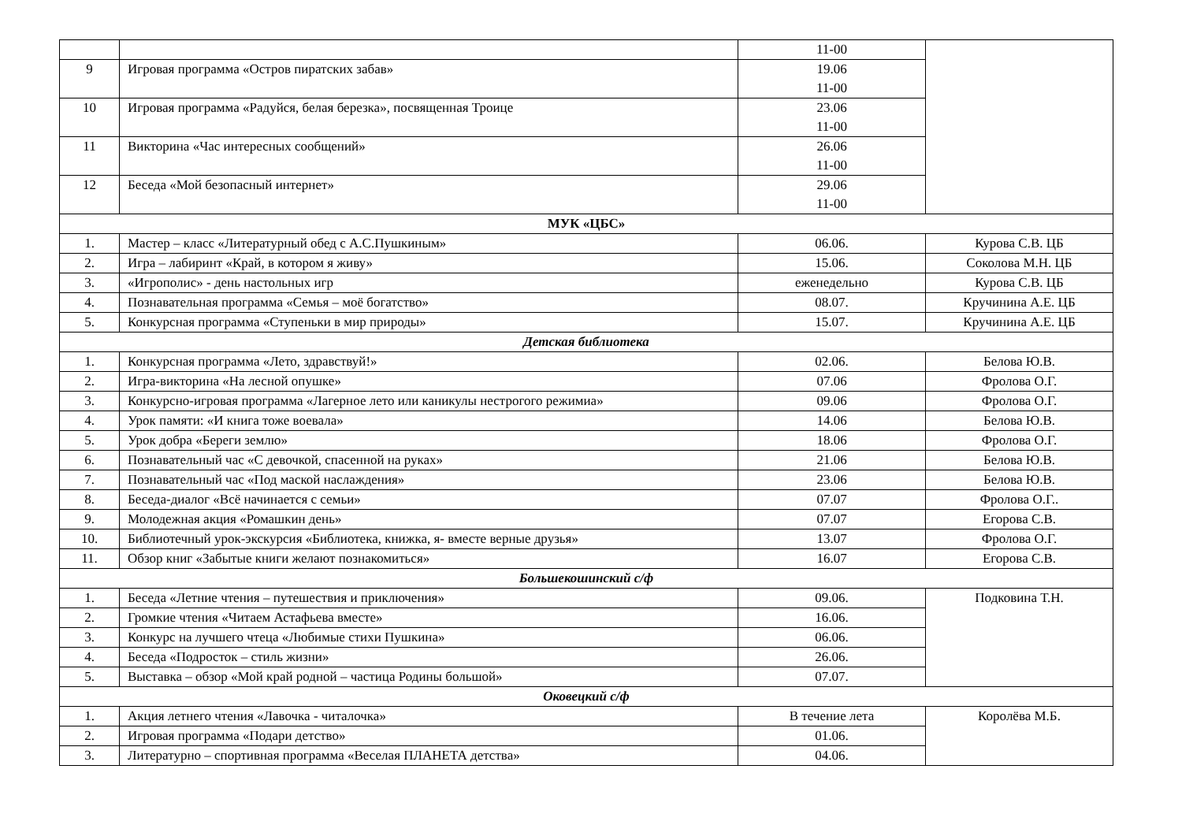| | | 11-00 | |
| 9 | Игровая программа «Остров пиратских забав» | 19.06 11-00 | |
| 10 | Игровая программа «Радуйся, белая березка», посвященная Троице | 23.06 11-00 | |
| 11 | Викторина «Час интересных сообщений» | 26.06 11-00 | |
| 12 | Беседа «Мой безопасный интернет» | 29.06 11-00 | |
| МУК «ЦБС» | | | |
| 1. | Мастер – класс «Литературный обед с А.С.Пушкиным» | 06.06. | Курова С.В. ЦБ |
| 2. | Игра – лабиринт «Край, в котором я живу» | 15.06. | Соколова М.Н. ЦБ |
| 3. | «Игрополис» - день настольных игр | еженедельно | Курова С.В. ЦБ |
| 4. | Познавательная программа «Семья – моё богатство» | 08.07. | Кручинина А.Е. ЦБ |
| 5. | Конкурсная программа «Ступеньки в мир природы» | 15.07. | Кручинина А.Е. ЦБ |
| Детская библиотека | | | |
| 1. | Конкурсная программа «Лето, здравствуй!» | 02.06. | Белова Ю.В. |
| 2. | Игра-викторина «На лесной опушке» | 07.06 | Фролова О.Г. |
| 3. | Конкурсно-игровая программа «Лагерное лето или каникулы нестрогого режимиа» | 09.06 | Фролова О.Г. |
| 4. | Урок памяти: «И книга тоже воевала» | 14.06 | Белова Ю.В. |
| 5. | Урок добра «Береги землю» | 18.06 | Фролова О.Г. |
| 6. | Познавательный час «С девочкой, спасенной на руках» | 21.06 | Белова Ю.В. |
| 7. | Познавательный час «Под маской наслаждения» | 23.06 | Белова Ю.В. |
| 8. | Беседа-диалог «Всё начинается с семьи» | 07.07 | Фролова О.Г.. |
| 9. | Молодежная акция «Ромашкин день» | 07.07 | Егорова С.В. |
| 10. | Библиотечный урок-экскурсия «Библиотека, книжка, я- вместе верные друзья» | 13.07 | Фролова О.Г. |
| 11. | Обзор книг «Забытые книги желают познакомиться» | 16.07 | Егорова С.В. |
| Большекошинский с/ф | | | |
| 1. | Беседа «Летние чтения – путешествия и приключения» | 09.06. | Подковина Т.Н. |
| 2. | Громкие чтения «Читаем Астафьева вместе» | 16.06. | |
| 3. | Конкурс на лучшего чтеца «Любимые стихи Пушкина» | 06.06. | |
| 4. | Беседа «Подросток – стиль жизни» | 26.06. | |
| 5. | Выставка – обзор «Мой край родной – частица Родины большой» | 07.07. | |
| Оковецкий с/ф | | | |
| 1. | Акция летнего чтения «Лавочка - читалочка» | В течение лета | Королёва М.Б. |
| 2. | Игровая программа «Подари детство» | 01.06. | |
| 3. | Литературно – спортивная программа «Веселая ПЛАНЕТА детства» | 04.06. | |